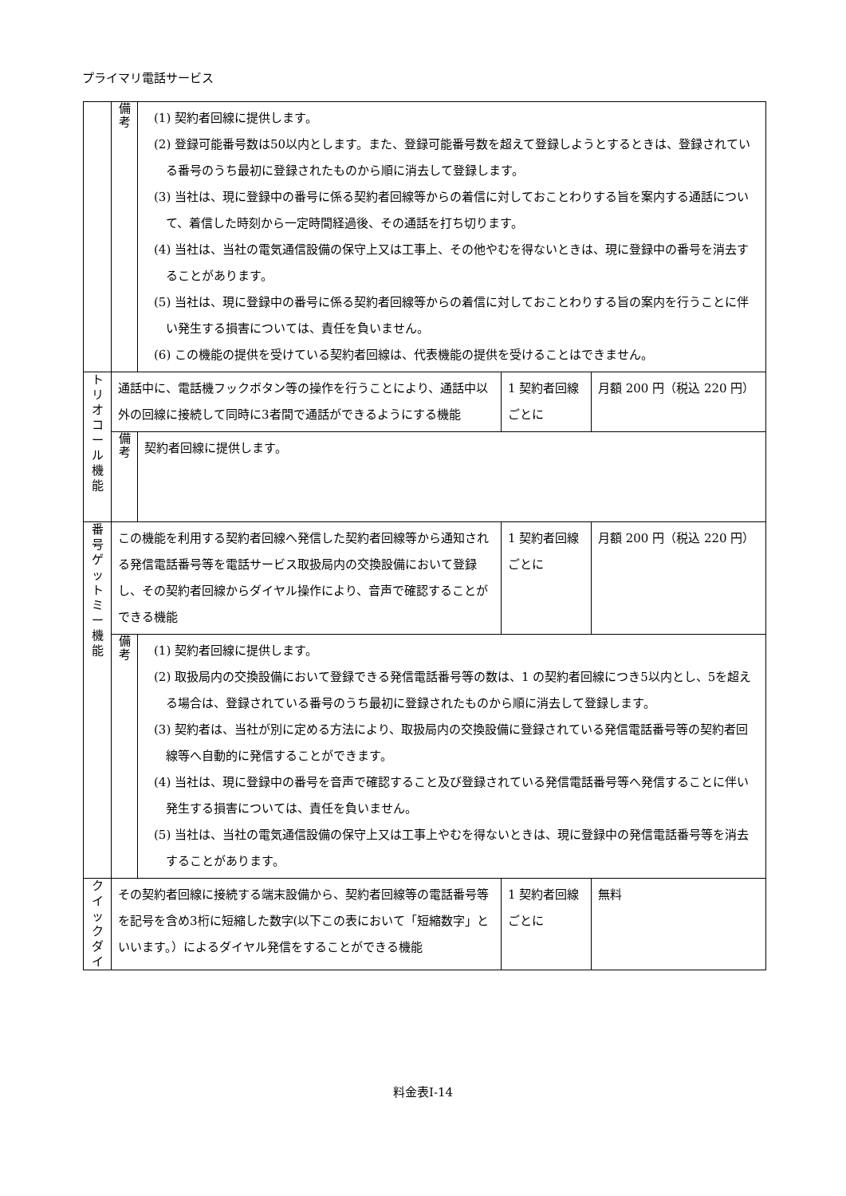プライマリ電話サービス
| | 備 考 | (1) 契約者回線に提供します。 (2) 登録可能番号数は50以内とします。また、登録可能番号数を超えて登録しようとするときは、登録されている番号のうち最初に登録されたものから順に消去して登録します。 (3) 当社は、現に登録中の番号に係る契約者回線等からの着信に対しておことわりする旨を案内する通話について、着信した時刻から一定時間経過後、その通話を打ち切ります。 (4) 当社は、当社の電気通信設備の保守上又は工事上、その他やむを得ないときは、現に登録中の番号を消去することがあります。 (5) 当社は、現に登録中の番号に係る契約者回線等からの着信に対しておことわりする旨の案内を行うことに伴い発生する損害については、責任を負いません。 (6) この機能の提供を受けている契約者回線は、代表機能の提供を受けることはできません。 | | |
| ト リ オ コ ー ル 機 能 | 通話中に、電話機フックボタン等の操作を行うことにより、通話中以外の回線に接続して同時に3者間で通話ができるようにする機能 | | 1 契約者回線ごとに | 月額 200 円（税込 220 円） |
| | 備 考 | 契約者回線に提供します。 | | |
| 番 号 ゲ ッ ト ミ ー 機 能 | この機能を利用する契約者回線へ発信した契約者回線等から通知される発信電話番号等を電話サービス取扱局内の交換設備において登録し、その契約者回線からダイヤル操作により、音声で確認することができる機能 | | 1 契約者回線ごとに | 月額 200 円（税込 220 円） |
| | 備 考 | (1) 契約者回線に提供します。 (2) 取扱局内の交換設備において登録できる発信電話番号等の数は、1 の契約者回線につき5以内とし、5を超える場合は、登録されている番号のうち最初に登録されたものから順に消去して登録します。 (3) 契約者は、当社が別に定める方法により、取扱局内の交換設備に登録されている発信電話番号等の契約者回線等へ自動的に発信することができます。 (4) 当社は、現に登録中の番号を音声で確認すること及び登録されている発信電話番号等へ発信することに伴い発生する損害については、責任を負いません。 (5) 当社は、当社の電気通信設備の保守上又は工事上やむを得ないときは、現に登録中の発信電話番号等を消去することがあります。 | | |
| ク イ ッ ク ダ イ | その契約者回線に接続する端末設備から、契約者回線等の電話番号等を記号を含め3桁に短縮した数字(以下この表において「短縮数字」といいます。）によるダイヤル発信をすることができる機能 | | 1 契約者回線ごとに | 無料 |
料金表Ⅰ-14